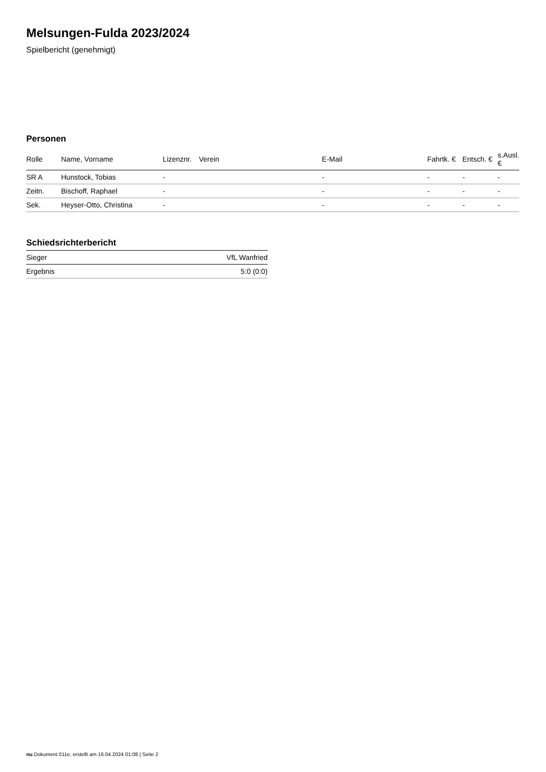Melsungen-Fulda 2023/2024
Spielbericht (genehmigt)
Personen
| Rolle | Name, Vorname | Lizenznr. | Verein | E-Mail | Fahrtk. € | Entsch. € | s.Ausl. € |
| --- | --- | --- | --- | --- | --- | --- | --- |
| SR A | Hunstock, Tobias | - | | - | - | - | - |
| Zeitn. | Bischoff, Raphael | - | | - | - | - | - |
| Sek. | Heyser-Otto, Christina | - | | - | - | - | - |
Schiedsrichterbericht
| Sieger | VfL Wanfried |
| Ergebnis | 5:0 (0:0) |
nu.Dokument 011e, erstellt am 16.04.2024 01:08 | Seite 2